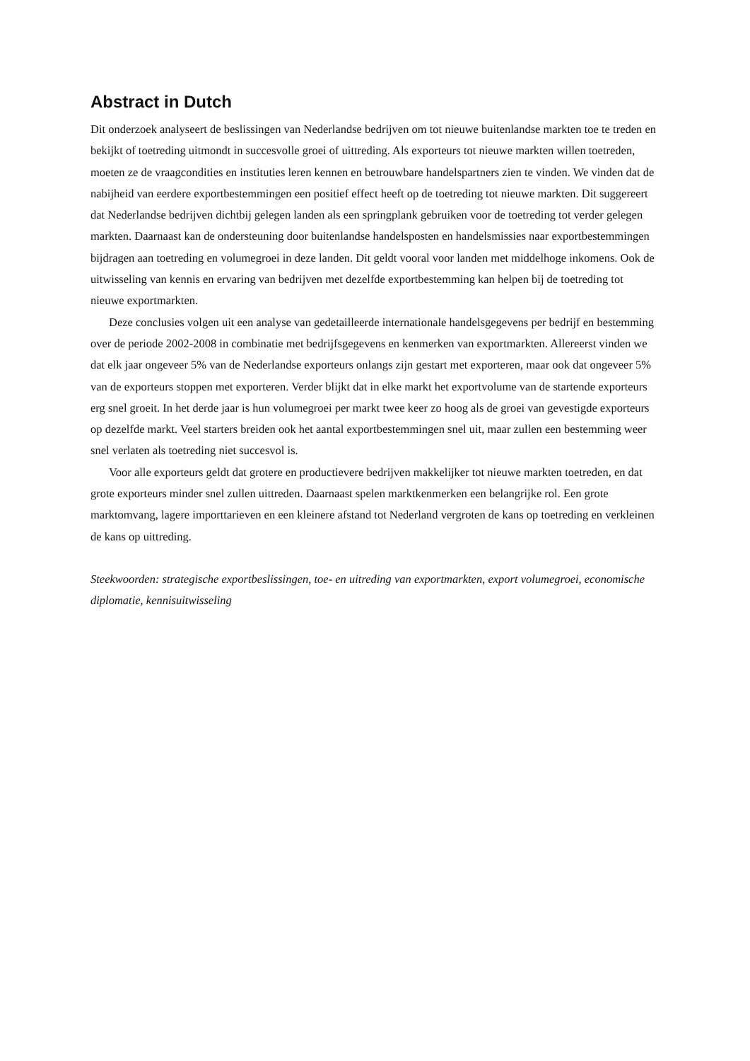Abstract in Dutch
Dit onderzoek analyseert de beslissingen van Nederlandse bedrijven om tot nieuwe buitenlandse markten toe te treden en bekijkt of toetreding uitmondt in succesvolle groei of uittreding. Als exporteurs tot nieuwe markten willen toetreden, moeten ze de vraagcondities en instituties leren kennen en betrouwbare handelspartners zien te vinden. We vinden dat de nabijheid van eerdere exportbestemmingen een positief effect heeft op de toetreding tot nieuwe markten. Dit suggereert dat Nederlandse bedrijven dichtbij gelegen landen als een springplank gebruiken voor de toetreding tot verder gelegen markten. Daarnaast kan de ondersteuning door buitenlandse handelsposten en handelsmissies naar exportbestemmingen bijdragen aan toetreding en volumegroei in deze landen. Dit geldt vooral voor landen met middelhoge inkomens. Ook de uitwisseling van kennis en ervaring van bedrijven met dezelfde exportbestemming kan helpen bij de toetreding tot nieuwe exportmarkten.
Deze conclusies volgen uit een analyse van gedetailleerde internationale handelsgegevens per bedrijf en bestemming over de periode 2002-2008 in combinatie met bedrijfsgegevens en kenmerken van exportmarkten. Allereerst vinden we dat elk jaar ongeveer 5% van de Nederlandse exporteurs onlangs zijn gestart met exporteren, maar ook dat ongeveer 5% van de exporteurs stoppen met exporteren. Verder blijkt dat in elke markt het exportvolume van de startende exporteurs erg snel groeit. In het derde jaar is hun volumegroei per markt twee keer zo hoog als de groei van gevestigde exporteurs op dezelfde markt. Veel starters breiden ook het aantal exportbestemmingen snel uit, maar zullen een bestemming weer snel verlaten als toetreding niet succesvol is.
Voor alle exporteurs geldt dat grotere en productievere bedrijven makkelijker tot nieuwe markten toetreden, en dat grote exporteurs minder snel zullen uittreden. Daarnaast spelen marktkenmerken een belangrijke rol. Een grote marktomvang, lagere importtarieven en een kleinere afstand tot Nederland vergroten de kans op toetreding en verkleinen de kans op uittreding.
Steekwoorden: strategische exportbeslissingen, toe- en uitreding van exportmarkten, export volumegroei, economische diplomatie, kennisuitwisseling